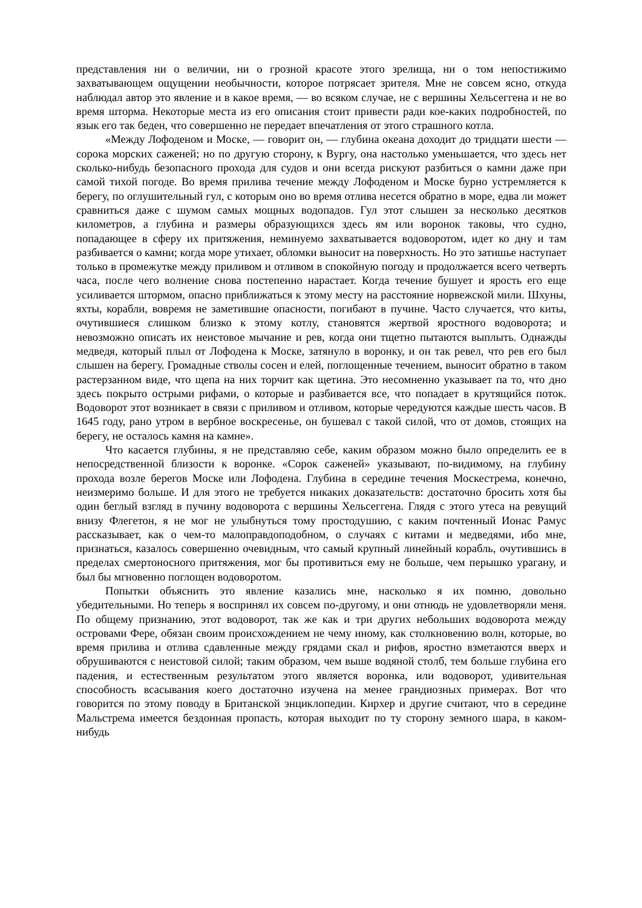представления ни о величии, ни о грозной красоте этого зрелища, ни о том непостижимо захватывающем ощущении необычности, которое потрясает зрителя. Мне не совсем ясно, откуда наблюдал автор это явление и в какое время, — во всяком случае, не с вершины Хельсеггена и не во время шторма. Некоторые места из его описания стоит привести ради кое-каких подробностей, по язык его так беден, что совершенно не передает впечатления от этого страшного котла.
«Между Лофоденом и Моске, — говорит он, — глубина океана доходит до тридцати шести — сорока морских саженей; но по другую сторону, к Вургу, она настолько уменьшается, что здесь нет сколько-нибудь безопасного прохода для судов и они всегда рискуют разбиться о камни даже при самой тихой погоде. Во время прилива течение между Лофоденом и Моске бурно устремляется к берегу, по оглушительный гул, с которым оно во время отлива несется обратно в море, едва ли может сравниться даже с шумом самых мощных водопадов. Гул этот слышен за несколько десятков километров, а глубина и размеры образующихся здесь ям или воронок таковы, что судно, попадающее в сферу их притяжения, неминуемо захватывается водоворотом, идет ко дну и там разбивается о камни; когда море утихает, обломки выносит на поверхность. Но это затишье наступает только в промежутке между приливом и отливом в спокойную погоду и продолжается всего четверть часа, после чего волнение снова постепенно нарастает. Когда течение бушует и ярость его еще усиливается штормом, опасно приближаться к этому месту на расстояние норвежской мили. Шхуны, яхты, корабли, вовремя не заметившие опасности, погибают в пучине. Часто случается, что киты, очутившиеся слишком близко к этому котлу, становятся жертвой яростного водоворота; и невозможно описать их неистовое мычание и рев, когда они тщетно пытаются выплыть. Однажды медведя, который плыл от Лофодена к Моске, затянуло в воронку, и он так ревел, что рев его был слышен на берегу. Громадные стволы сосен и елей, поглощенные течением, выносит обратно в таком растерзанном виде, что щепа на них торчит как щетина. Это несомненно указывает па то, что дно здесь покрыто острыми рифами, о которые и разбивается все, что попадает в крутящийся поток. Водоворот этот возникает в связи с приливом и отливом, которые чередуются каждые шесть часов. В 1645 году, рано утром в вербное воскресенье, он бушевал с такой силой, что от домов, стоящих на берегу, не осталось камня на камне».
Что касается глубины, я не представляю себе, каким образом можно было определить ее в непосредственной близости к воронке. «Сорок саженей» указывают, по-видимому, на глубину прохода возле берегов Моске или Лофодена. Глубина в середине течения Москестрема, конечно, неизмеримо больше. И для этого не требуется никаких доказательств: достаточно бросить хотя бы один беглый взгляд в пучину водоворота с вершины Хельсеггена. Глядя с этого утеса на ревущий внизу Флегетон, я не мог не улыбнуться тому простодушию, с каким почтенный Ионас Рамус рассказывает, как о чем-то малоправдоподобном, о случаях с китами и медведями, ибо мне, признаться, казалось совершенно очевидным, что самый крупный линейный корабль, очутившись в пределах смертоносного притяжения, мог бы противиться ему не больше, чем перышко урагану, и был бы мгновенно поглощен водоворотом.
Попытки объяснить это явление казались мне, насколько я их помню, довольно убедительными. Но теперь я воспринял их совсем по-другому, и они отнюдь не удовлетворяли меня. По общему признанию, этот водоворот, так же как и три других небольших водоворота между островами Фере, обязан своим происхождением не чему иному, как столкновению волн, которые, во время прилива и отлива сдавленные между грядами скал и рифов, яростно взметаются вверх и обрушиваются с неистовой силой; таким образом, чем выше водяной столб, тем больше глубина его падения, и естественным результатом этого является воронка, или водоворот, удивительная способность всасывания коего достаточно изучена на менее грандиозных примерах. Вот что говорится по этому поводу в Британской энциклопедии. Кирхер и другие считают, что в середине Мальстрема имеется бездонная пропасть, которая выходит по ту сторону земного шара, в каком-нибудь